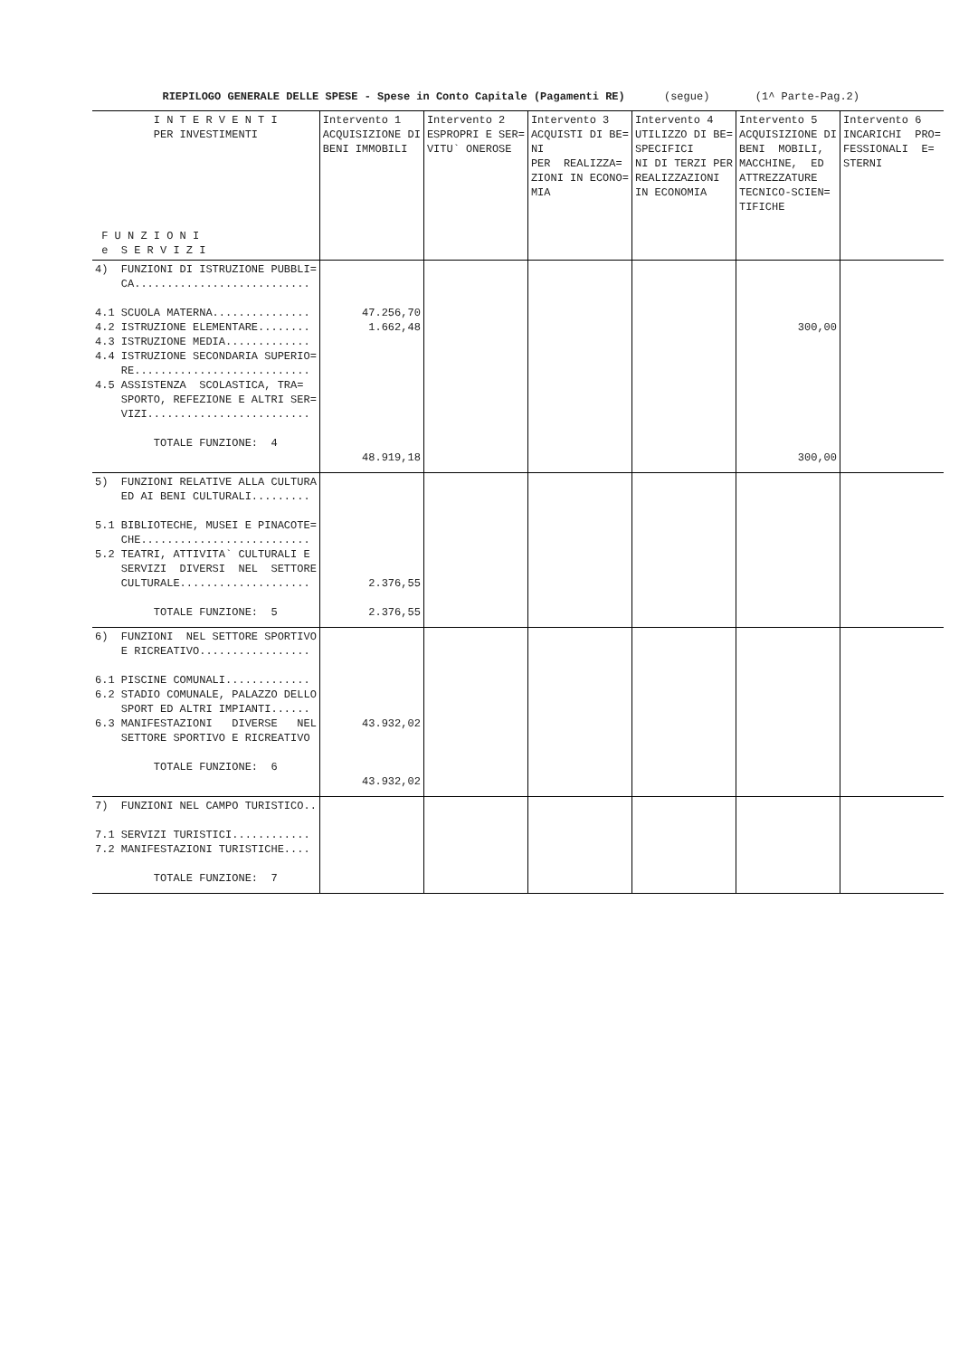RIEPILOGO GENERALE DELLE SPESE - Spese in Conto Capitale (Pagamenti RE) (segue) (1^ Parte-Pag.2)
| I N T E R V E N T I PER INVESTIMENTI F U N Z I O N I e S E R V I Z I | Intervento 1 ACQUISIZIONE DI BENI IMMOBILI | Intervento 2 ESPROPRI E SER= VITU` ONEROSE | Intervento 3 ACQUISTI DI BE= NI PER REALIZZA= ZIONI IN ECONO= MIA | Intervento 4 UTILIZZO DI BE= SPECIFICI NI DI TERZI PER REALIZZAZIONI IN ECONOMIA | Intervento 5 ACQUISIZIONE DI BENI MOBILI, MACCHINE, ED ATTREZZATURE TECNICO-SCIEN= TIFICHE | Intervento 6 INCARICHI PRO= FESSIONALI E= STERNI |
| --- | --- | --- | --- | --- | --- | --- |
| 4) FUNZIONI DI ISTRUZIONE PUBBLI= CA........................... 4.1 SCUOLA MATERNA............... 4.2 ISTRUZIONE ELEMENTARE........ 4.3 ISTRUZIONE MEDIA............. 4.4 ISTRUZIONE SECONDARIA SUPERIO= RE........................... 4.5 ASSISTENZA SCOLASTICA, TRA= SPORTO, REFEZIONE E ALTRI SER= VIZI......................... TOTALE FUNZIONE: 4 | 47.256,70 1.662,48 48.919,18 | | | | 300,00 300,00 | |
| 5) FUNZIONI RELATIVE ALLA CULTURA ED AI BENI CULTURALI......... 5.1 BIBLIOTECHE, MUSEI E PINACOTE= CHE.......................... 5.2 TEATRI, ATTIVITA` CULTURALI E SERVIZI DIVERSI NEL SETTORE CULTURALE.................... TOTALE FUNZIONE: 5 | 2.376,55 2.376,55 | | | | | |
| 6) FUNZIONI NEL SETTORE SPORTIVO E RICREATIVO................. 6.1 PISCINE COMUNALI............. 6.2 STADIO COMUNALE, PALAZZO DELLO SPORT ED ALTRI IMPIANTI...... 6.3 MANIFESTAZIONI DIVERSE NEL SETTORE SPORTIVO E RICREATIVO TOTALE FUNZIONE: 6 | 43.932,02 43.932,02 | | | | | |
| 7) FUNZIONI NEL CAMPO TURISTICO.. 7.1 SERVIZI TURISTICI............ 7.2 MANIFESTAZIONI TURISTICHE.... TOTALE FUNZIONE: 7 | | | | | | |